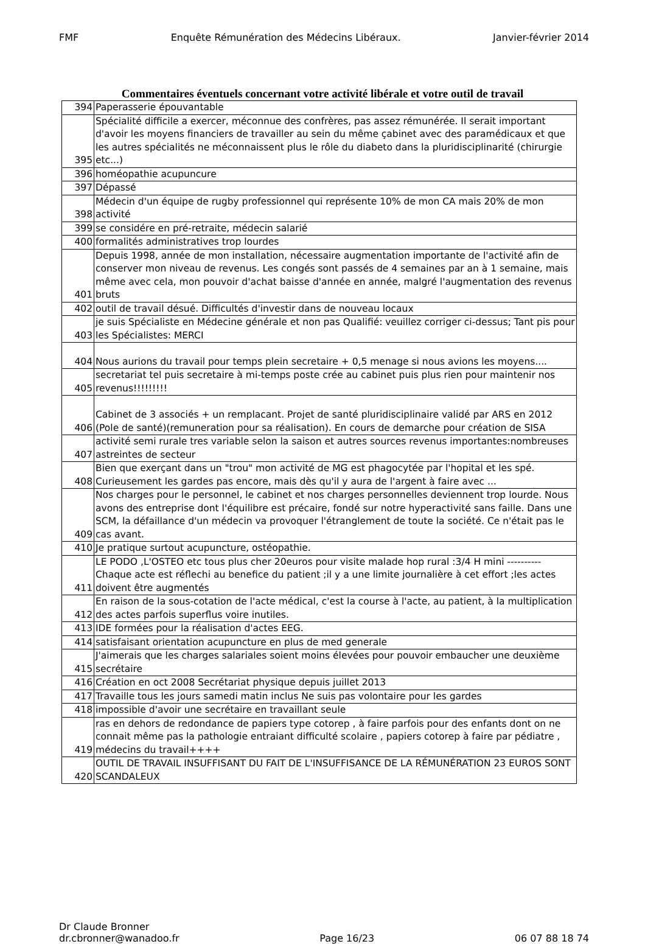FMF Enquête Rémunération des Médecins Libéraux. Janvier-février 2014
Commentaires éventuels concernant votre activité libérale et votre outil de travail
| 394 | Paperasserie épouvantable |
| 395 | Spécialité difficile a exercer, méconnue des confrères, pas assez rémunérée. Il serait important d'avoir les moyens financiers de travailler au sein du même çabinet avec des paramédicaux et que les autres spécialités ne méconnaissent plus le rôle du diabeto dans la pluridisciplinarité (chirurgie etc...) |
| 396 | homéopathie acupuncure |
| 397 | Dépassé |
| 398 | Médecin d'un équipe de rugby professionnel qui représente 10% de mon CA mais 20% de mon activité |
| 399 | se considére en pré-retraite, médecin salarié |
| 400 | formalités administratives trop lourdes |
| 401 | Depuis 1998, année de mon installation, nécessaire augmentation importante de l'activité afin de conserver mon niveau de revenus. Les congés sont passés de 4 semaines par an à 1 semaine, mais même avec cela, mon pouvoir d'achat baisse d'année en année, malgré l'augmentation des revenus bruts |
| 402 | outil de travail désué. Difficultés d'investir dans de nouveau locaux |
| 403 | je suis Spécialiste en Médecine générale et non pas Qualifié: veuillez corriger ci-dessus; Tant pis pour les Spécialistes: MERCI |
| 404 | Nous aurions du travail pour temps plein secretaire + 0,5 menage si nous avions les moyens.... |
| 405 | secretariat tel puis secretaire à mi-temps poste crée au cabinet puis plus rien pour maintenir nos revenus!!!!!!!!! |
| 406 | Cabinet de 3 associés + un remplacant. Projet de santé pluridisciplinaire validé par ARS en 2012 (Pole de santé)(remuneration pour sa réalisation). En cours de demarche pour création de SISA |
| 407 | activité semi rurale tres variable selon la saison et autres sources revenus importantes:nombreuses astreintes de secteur |
| 408 | Bien que exerçant dans un "trou" mon activité de MG est phagocytée par l'hopital et les spé. Curieusement les gardes pas encore, mais dès qu'il y aura de l'argent à faire avec ... |
| 409 | Nos charges pour le personnel, le cabinet et nos charges personnelles deviennent trop lourde. Nous avons des entreprise dont l'équilibre est précaire, fondé sur notre hyperactivité sans faille. Dans une SCM, la défaillance d'un médecin va provoquer l'étranglement de toute la société. Ce n'était pas le cas avant. |
| 410 | Je pratique surtout acupuncture, ostéopathie. |
| 411 | LE PODO ,L'OSTEO etc tous plus cher 20euros pour visite malade hop rural :3/4 H mini ---------- Chaque acte est réflechi au benefice du patient ;il y a une limite journalière à cet effort ;les actes doivent être augmentés |
| 412 | En raison de la sous-cotation de l'acte médical, c'est la course à l'acte, au patient, à la multiplication des actes parfois superflus voire inutiles. |
| 413 | IDE formées pour la réalisation d'actes EEG. |
| 414 | satisfaisant orientation acupuncture en plus de med generale |
| 415 | J'aimerais que les charges salariales soient moins élevées pour pouvoir embaucher une deuxième secrétaire |
| 416 | Création en oct 2008 Secrétariat physique depuis juillet 2013 |
| 417 | Travaille tous les jours samedi matin inclus Ne suis pas volontaire pour les gardes |
| 418 | impossible d'avoir une secrétaire en travaillant seule |
| 419 | ras en dehors de redondance de papiers type cotorep , à faire parfois pour des enfants dont on ne connait même pas la pathologie entraiant difficulté scolaire , papiers cotorep à faire par pédiatre , médecins du travail++++ |
| 420 | OUTIL DE TRAVAIL INSUFFISANT DU FAIT DE L'INSUFFISANCE DE LA RÉMUNÉRATION 23 EUROS SONT SCANDALEUX |
Dr Claude Bronner
dr.cbronner@wanadoo.fr Page 16/23 06 07 88 18 74